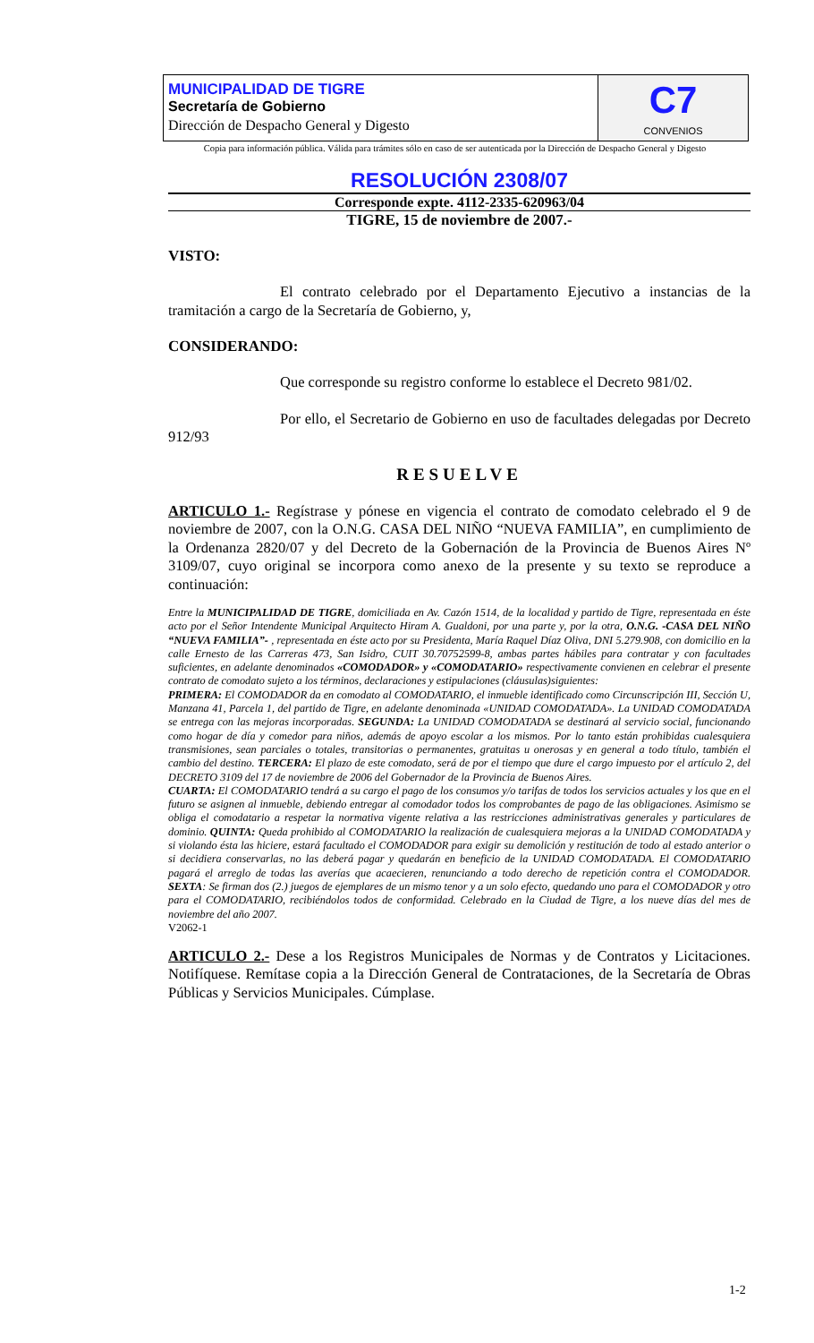MUNICIPALIDAD DE TIGRE
Secretaría de Gobierno
Dirección de Despacho General y Digesto
C7
CONVENIOS
Copia para información pública. Válida para trámites sólo en caso de ser autenticada por la Dirección de Despacho General y Digesto
RESOLUCIÓN 2308/07
Corresponde expte. 4112-2335-620963/04
TIGRE, 15 de noviembre de 2007.-
VISTO:
El contrato celebrado por el Departamento Ejecutivo a instancias de la tramitación a cargo de la Secretaría de Gobierno, y,
CONSIDERANDO:
Que corresponde su registro conforme lo establece el Decreto 981/02.
Por ello, el Secretario de Gobierno en uso de facultades delegadas por Decreto 912/93
RESUELVE
ARTICULO 1.- Regístrase y pónese en vigencia el contrato de comodato celebrado el 9 de noviembre de 2007, con la O.N.G. CASA DEL NIÑO “NUEVA FAMILIA”, en cumplimiento de la Ordenanza 2820/07 y del Decreto de la Gobernación de la Provincia de Buenos Aires Nº 3109/07, cuyo original se incorpora como anexo de la presente y su texto se reproduce a continuación:
Entre la MUNICIPALIDAD DE TIGRE, domiciliada en Av. Cazón 1514, de la localidad y partido de Tigre, representada en éste acto por el Señor Intendente Municipal Arquitecto Hiram A. Gualdoni, por una parte y, por la otra, O.N.G. -CASA DEL NIÑO “NUEVA FAMILIA”- , representada en éste acto por su Presidenta, María Raquel Díaz Oliva, DNI 5.279.908, con domicilio en la calle Ernesto de las Carreras 473, San Isidro, CUIT 30.70752599-8, ambas partes hábiles para contratar y con facultades suficientes, en adelante denominados «COMODADOR» y «COMODATARIO» respectivamente convienen en celebrar el presente contrato de comodato sujeto a los términos, declaraciones y estipulaciones (cláusulas)siguientes:
PRIMERA: El COMODADOR da en comodato al COMODATARIO, el inmueble identificado como Circunscripción III, Sección U, Manzana 41, Parcela 1, del partido de Tigre, en adelante denominada «UNIDAD COMODATADA». La UNIDAD COMODATADA se entrega con las mejoras incorporadas. SEGUNDA: La UNIDAD COMODATADA se destinará al servicio social, funcionando como hogar de día y comedor para niños, además de apoyo escolar a los mismos. Por lo tanto están prohibidas cualesquiera transmisiones, sean parciales o totales, transitorias o permanentes, gratuitas u onerosas y en general a todo título, también el cambio del destino. TERCERA: El plazo de este comodato, será de por el tiempo que dure el cargo impuesto por el artículo 2, del DECRETO 3109 del 17 de noviembre de 2006 del Gobernador de la Provincia de Buenos Aires.
CUARTA: El COMODATARIO tendrá a su cargo el pago de los consumos y/o tarifas de todos los servicios actuales y los que en el futuro se asignen al inmueble, debiendo entregar al comodador todos los comprobantes de pago de las obligaciones. Asimismo se obliga el comodatario a respetar la normativa vigente relativa a las restricciones administrativas generales y particulares de dominio. QUINTA: Queda prohibido al COMODATARIO la realización de cualesquiera mejoras a la UNIDAD COMODATADA y si violando ésta las hiciere, estará facultado el COMODADOR para exigir su demolición y restitución de todo al estado anterior o si decidiera conservarlas, no las deberá pagar y quedarán en beneficio de la UNIDAD COMODATADA. El COMODATARIO pagará el arreglo de todas las averías que acaecieren, renunciando a todo derecho de repetición contra el COMODADOR. SEXTA: Se firman dos (2.) juegos de ejemplares de un mismo tenor y a un solo efecto, quedando uno para el COMODADOR y otro para el COMODATARIO, recibiéndolos todos de conformidad. Celebrado en la Ciudad de Tigre, a los nueve días del mes de noviembre del año 2007.
V2062-1
ARTICULO 2.- Dese a los Registros Municipales de Normas y de Contratos y Licitaciones. Notifíquese. Remítase copia a la Dirección General de Contrataciones, de la Secretaría de Obras Públicas y Servicios Municipales. Cúmplase.
1-2